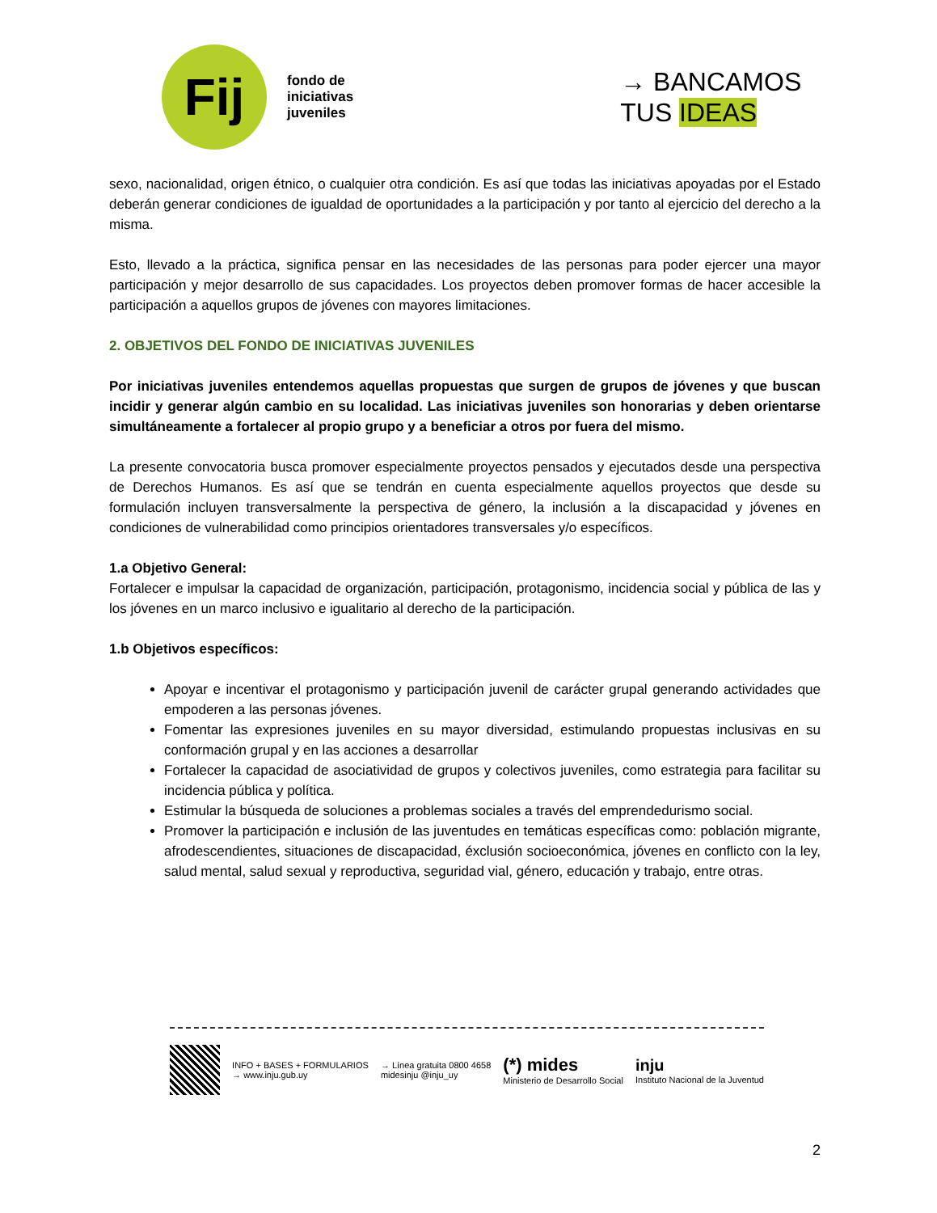Fij
fondo de
iniciativas
juveniles
→ BANCAMOS
TUS IDEAS
sexo, nacionalidad, origen étnico, o cualquier otra condición. Es así que todas las iniciativas apoyadas por el Estado deberán generar condiciones de igualdad de oportunidades a la participación y por tanto al ejercicio del derecho a la misma.
Esto, llevado a la práctica, significa pensar en las necesidades de las personas para poder ejercer una mayor participación y mejor desarrollo de sus capacidades. Los proyectos deben promover formas de hacer accesible la participación a aquellos grupos de jóvenes con mayores limitaciones.
2. OBJETIVOS DEL FONDO DE INICIATIVAS JUVENILES
Por iniciativas juveniles entendemos aquellas propuestas que surgen de grupos de jóvenes y que buscan incidir y generar algún cambio en su localidad. Las iniciativas juveniles son honorarias y deben orientarse simultáneamente a fortalecer al propio grupo y a beneficiar a otros por fuera del mismo.
La presente convocatoria busca promover especialmente proyectos pensados y ejecutados desde una perspectiva de Derechos Humanos. Es así que se tendrán en cuenta especialmente aquellos proyectos que desde su formulación incluyen transversalmente la perspectiva de género, la inclusión a la discapacidad y jóvenes en condiciones de vulnerabilidad como principios orientadores transversales y/o específicos.
1.a Objetivo General:
Fortalecer e impulsar la capacidad de organización, participación, protagonismo, incidencia social y pública de las y los jóvenes en un marco inclusivo e igualitario al derecho de la participación.
1.b Objetivos específicos:
Apoyar e incentivar el protagonismo y participación juvenil de carácter grupal generando actividades que empoderen a las personas jóvenes.
Fomentar las expresiones juveniles en su mayor diversidad, estimulando propuestas inclusivas en su conformación grupal y en las acciones a desarrollar
Fortalecer la capacidad de asociatividad de grupos y colectivos juveniles, como estrategia para facilitar su incidencia pública y política.
Estimular la búsqueda de soluciones a problemas sociales a través del emprendedurismo social.
Promover la participación e inclusión de las juventudes en temáticas específicas como: población migrante, afrodescendientes, situaciones de discapacidad, éxclusión socioeconómica, jóvenes en conflicto con la ley, salud mental, salud sexual y reproductiva, seguridad vial, género, educación y trabajo, entre otras.
INFO + BASES + FORMULARIOS
→ www.inju.gub.uy
→ Línea gratuita 0800 4658
midesinju @inju_uy
(*) mides
Ministerio de Desarrollo Social
inju
Instituto Nacional de la Juventud
2